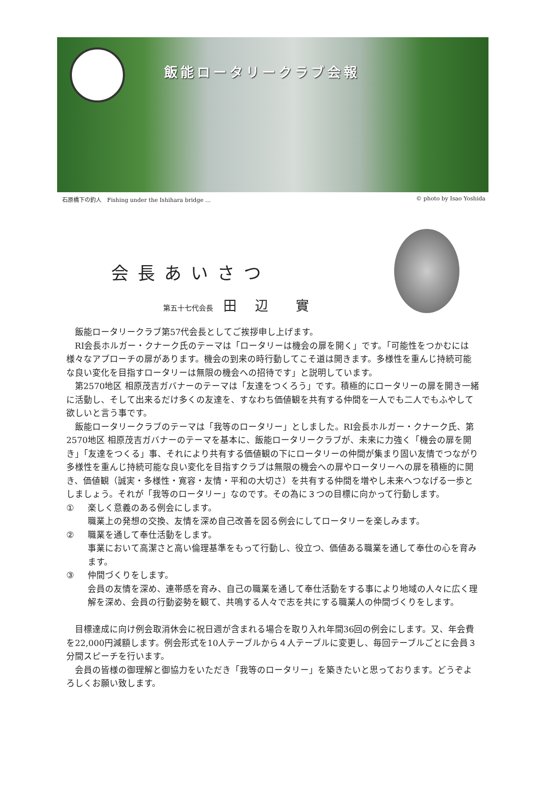飯能ロータリークラブ会報
石原橋下の釣人　Fishing under the Ishihara bridge … © photo by Isao Yoshida
会長あいさつ
第五十七代会長 田 辺　實
飯能ロータリークラブ第57代会長としてご挨拶申し上げます。
RI会長ホルガー・クナーク氏のテーマは「ロータリーは機会の扉を開く」です。「可能性をつかむには様々なアプローチの扉があります。機会の到来の時行動してこそ道は開きます。多様性を重んじ持続可能な良い変化を目指すロータリーは無限の機会への招待です」と説明しています。
第2570地区 相原茂吉ガバナーのテーマは「友達をつくろう」です。積極的にロータリーの扉を開き一緒に活動し、そして出来るだけ多くの友達を、すなわち価値観を共有する仲間を一人でも二人でもふやして欲しいと言う事です。
飯能ロータリークラブのテーマは「我等のロータリー」としました。RI会長ホルガー・クナーク氏、第2570地区 相原茂吉ガバナーのテーマを基本に、飯能ロータリークラブが、未来に力強く「機会の扉を開き」「友達をつくる」事、それにより共有する価値観の下にロータリーの仲間が集まり固い友情でつながり多様性を重んじ持続可能な良い変化を目指すクラブは無限の機会への扉やロータリーへの扉を積極的に開き、価値観（誠実・多様性・寛容・友情・平和の大切さ）を共有する仲間を増やし未来へつなげる一歩としましょう。それが「我等のロータリー」なのです。その為に３つの目標に向かって行動します。
① 楽しく意義のある例会にします。
職業上の発想の交換、友情を深め自己改善を図る例会にしてロータリーを楽しみます。
② 職業を通して奉仕活動をします。
事業において高潔さと高い倫理基準をもって行動し、役立つ、価値ある職業を通して奉仕の心を育みます。
③ 仲間づくりをします。
会員の友情を深め、連帯感を育み、自己の職業を通して奉仕活動をする事により地域の人々に広く理解を深め、会員の行動姿勢を観て、共鳴する人々で志を共にする職業人の仲間づくりをします。
目標達成に向け例会取消休会に祝日週が含まれる場合を取り入れ年間36回の例会にします。又、年会費を22,000円減額します。例会形式を10人テーブルから４人テーブルに変更し、毎回テーブルごとに会員３分間スピーチを行います。
会員の皆様の御理解と御協力をいただき「我等のロータリー」を築きたいと思っております。どうぞよろしくお願い致します。